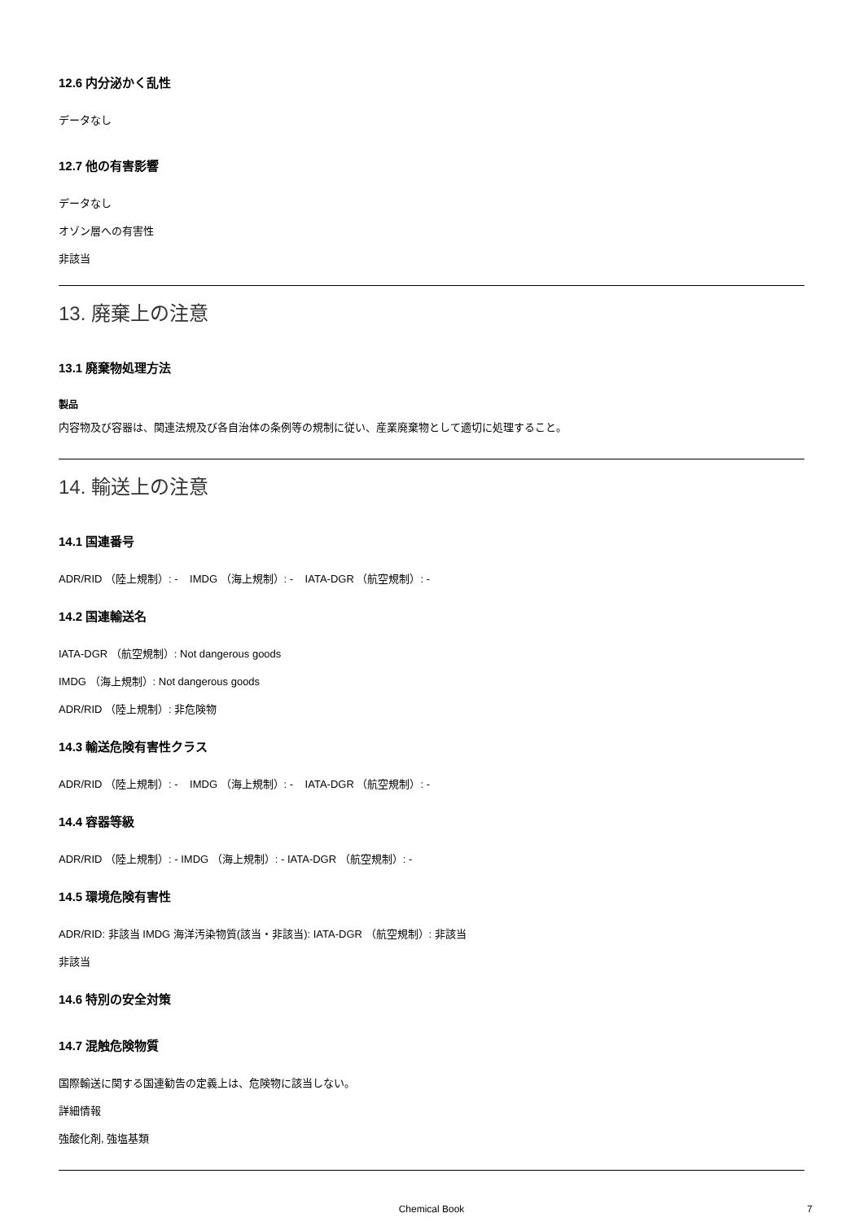12.6 内分泌かく乱性
データなし
12.7 他の有害影響
データなし
オゾン層への有害性
非該当
13. 廃棄上の注意
13.1 廃棄物処理方法
製品
内容物及び容器は、関連法規及び各自治体の条例等の規制に従い、産業廃棄物として適切に処理すること。
14. 輸送上の注意
14.1 国連番号
ADR/RID （陸上規制）: - IMDG （海上規制）: - IATA-DGR （航空規制）: -
14.2 国連輸送名
IATA-DGR （航空規制）: Not dangerous goods
IMDG （海上規制）: Not dangerous goods
ADR/RID （陸上規制）: 非危険物
14.3 輸送危険有害性クラス
ADR/RID （陸上規制）: - IMDG （海上規制）: - IATA-DGR （航空規制）: -
14.4 容器等級
ADR/RID （陸上規制）: - IMDG （海上規制）: - IATA-DGR （航空規制）: -
14.5 環境危険有害性
ADR/RID: 非該当 IMDG 海洋汚染物質(該当・非該当): IATA-DGR （航空規制）: 非該当
非該当
14.6 特別の安全対策
14.7 混触危険物質
国際輸送に関する国連勧告の定義上は、危険物に該当しない。
詳細情報
強酸化剤, 強塩基類
Chemical Book 7